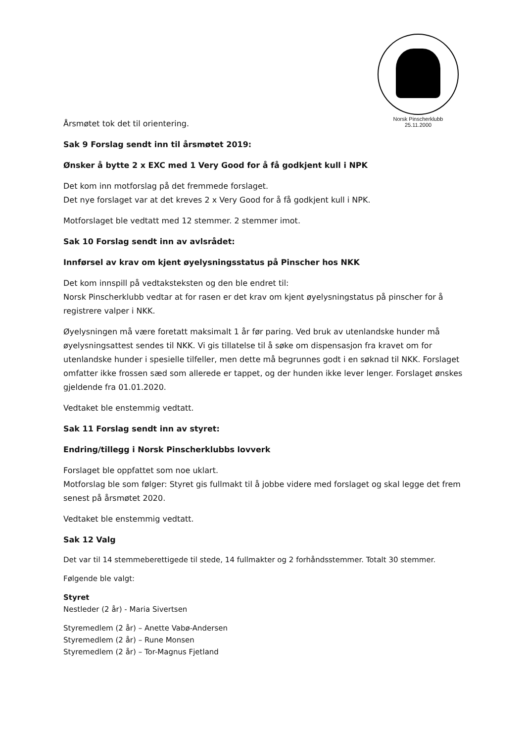Norsk Pinscherklubb
25.11.2000
Årsmøtet tok det til orientering.
Sak 9 Forslag sendt inn til årsmøtet 2019:
Ønsker å bytte 2 x EXC med 1 Very Good for å få godkjent kull i NPK
Det kom inn motforslag på det fremmede forslaget.
Det nye forslaget var at det kreves 2 x Very Good for å få godkjent kull i NPK.
Motforslaget ble vedtatt med 12 stemmer. 2 stemmer imot.
Sak 10 Forslag sendt inn av avlsrådet:
Innførsel av krav om kjent øyelysningsstatus på Pinscher hos NKK
Det kom innspill på vedtaksteksten og den ble endret til:
Norsk Pinscherklubb vedtar at for rasen er det krav om kjent øyelysningstatus på pinscher for å registrere valper i NKK.
Øyelysningen må være foretatt maksimalt 1 år før paring. Ved bruk av utenlandske hunder må øyelysningsattest sendes til NKK. Vi gis tillatelse til å søke om dispensasjon fra kravet om for utenlandske hunder i spesielle tilfeller, men dette må begrunnes godt i en søknad til NKK. Forslaget omfatter ikke frossen sæd som allerede er tappet, og der hunden ikke lever lenger. Forslaget ønskes gjeldende fra 01.01.2020.
Vedtaket ble enstemmig vedtatt.
Sak 11 Forslag sendt inn av styret:
Endring/tillegg i Norsk Pinscherklubbs lovverk
Forslaget ble oppfattet som noe uklart.
Motforslag ble som følger: Styret gis fullmakt til å jobbe videre med forslaget og skal legge det frem senest på årsmøtet 2020.
Vedtaket ble enstemmig vedtatt.
Sak 12 Valg
Det var til 14 stemmeberettigede til stede, 14 fullmakter og 2 forhåndsstemmer. Totalt 30 stemmer.
Følgende ble valgt:
Styret
Nestleder (2 år) - Maria Sivertsen
Styremedlem (2 år) – Anette Vabø-Andersen
Styremedlem (2 år) – Rune Monsen
Styremedlem (2 år) – Tor-Magnus Fjetland